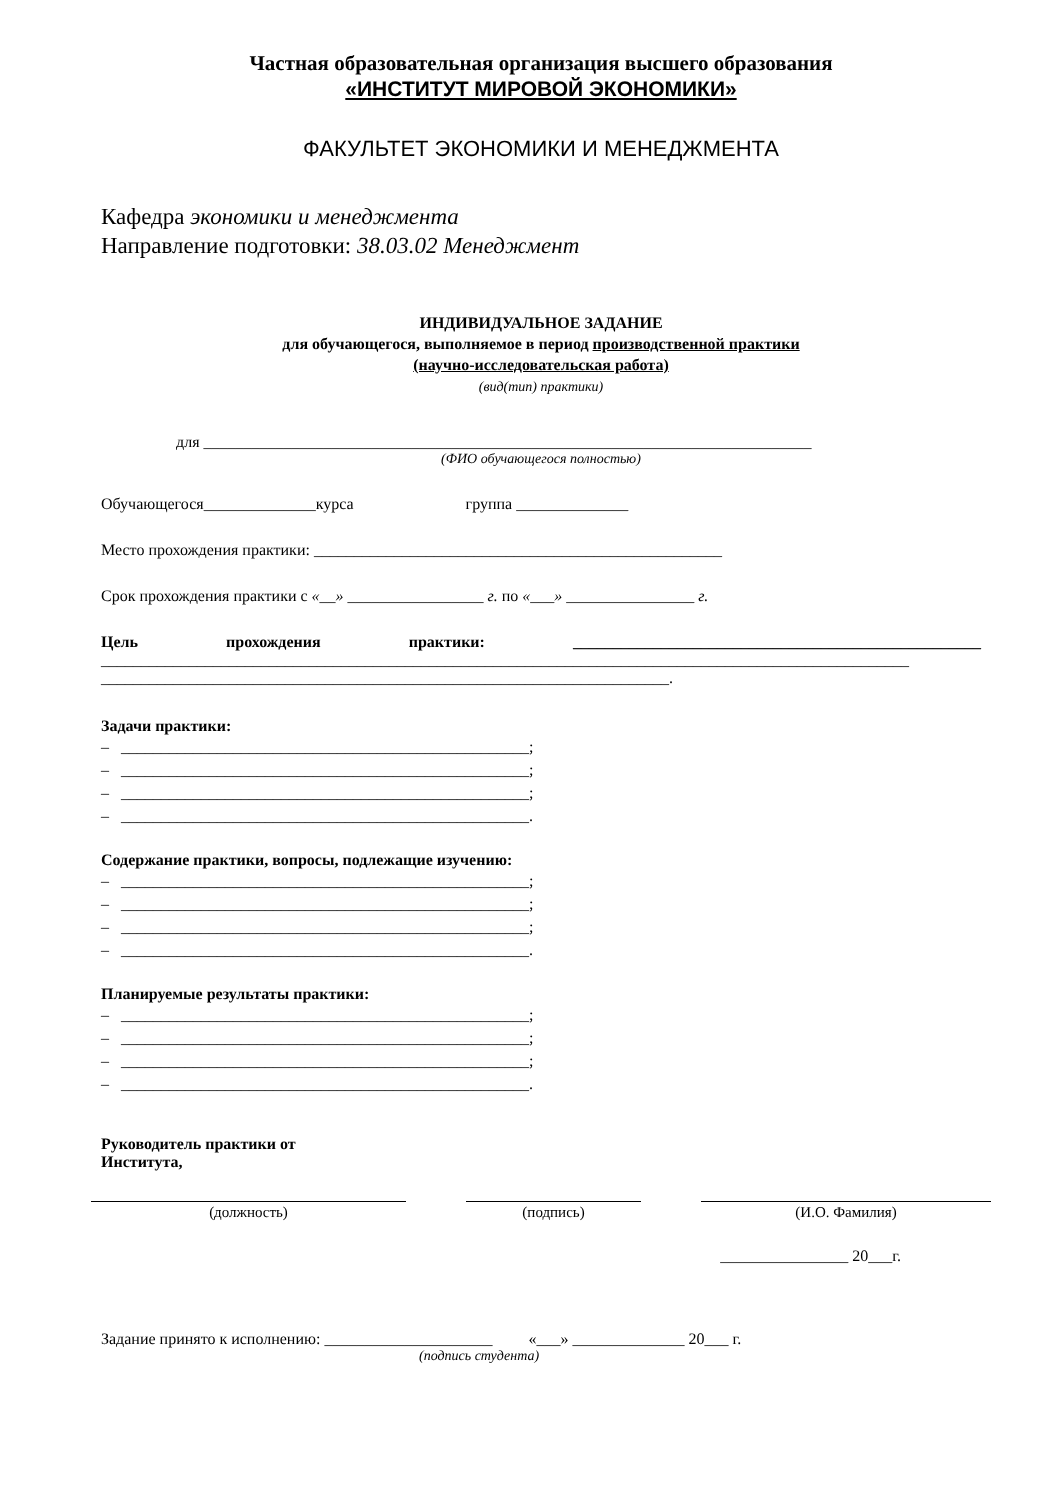Частная образовательная организация высшего образования
«ИНСТИТУТ МИРОВОЙ ЭКОНОМИКИ»
ФАКУЛЬТЕТ ЭКОНОМИКИ И МЕНЕДЖМЕНТА
Кафедра экономики и менеджмента
Направление подготовки: 38.03.02 Менеджмент
ИНДИВИДУАЛЬНОЕ ЗАДАНИЕ
для обучающегося, выполняемое в период производственной практики
(научно-исследовательская работа)
(вид(тип) практики)
для ____________________________________________________________________________
(ФИО обучающегося полностью)
Обучающегося______________курса группа ______________
Место прохождения практики: ___________________________________________________
Срок прохождения практики с «__» _________________ г. по «___» ________________ г.
Цель прохождения практики: ___________________________________________________
_____________________________________________________________________________________________________
_______________________________________________________________________.
Задачи практики:
– ___________________________________________________;
– ___________________________________________________;
– ___________________________________________________;
– ___________________________________________________.
Содержание практики, вопросы, подлежащие изучению:
– ___________________________________________________;
– ___________________________________________________;
– ___________________________________________________;
– ___________________________________________________.
Планируемые результаты практики:
– ___________________________________________________;
– ___________________________________________________;
– ___________________________________________________;
– ___________________________________________________.
Руководитель практики от
Института,
(должность) (подпись) (И.О. Фамилия)
________________ 20___г.
Задание принято к исполнению: _____________________ «___» ______________ 20___ г.
(подпись студента)